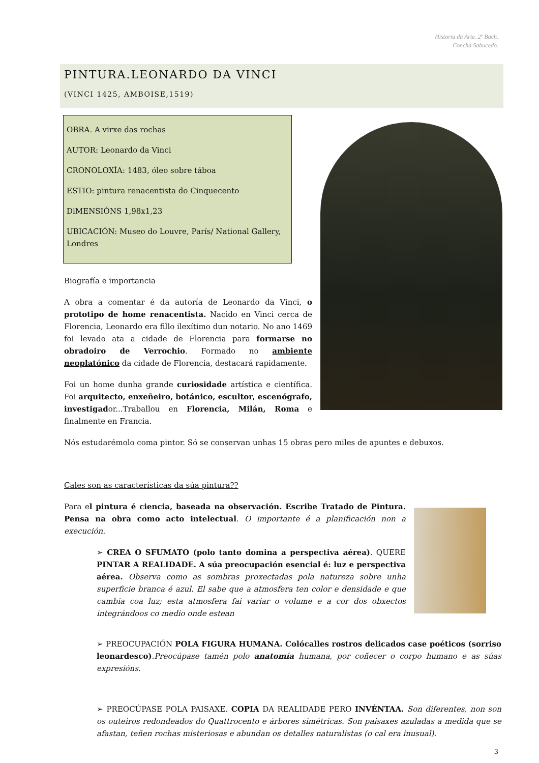Historia da Arte. 2º Bach.
Concha Sabucedo.
PINTURA.LEONARDO DA VINCI
(VINCI 1425, AMBOISE,1519)
OBRA. A virxe das rochas
AUTOR: Leonardo da Vinci
CRONOLOXÍA: 1483, óleo sobre táboa
ESTIO: pintura renacentista do Cinquecento
DiMENSIÓNS 1,98x1,23
UBICACIÓN: Museo do Louvre, París/ National Gallery, Londres
Biografía e importancia
A obra a comentar é da autoría de Leonardo da Vinci, o prototipo de home renacentista. Nacido en Vinci cerca de Florencia, Leonardo era fillo ilexítimo dun notario. No ano 1469 foi levado ata a cidade de Florencia para formarse no obradoiro de Verrochio. Formado no ambiente neoplatónico da cidade de Florencia, destacará rapidamente.
Foi un home dunha grande curiosidade artística e científica. Foi arquitecto, enxeñeiro, botánico, escultor, escenógrafo, investigador...Traballou en Florencia, Milán, Roma e finalmente en Francia.
Nós estudarémolo coma pintor. Só se conservan unhas 15 obras pero miles de apuntes e debuxos.
Cales son as características da súa pintura??
Para el pintura é ciencia, baseada na observación. Escribe Tratado de Pintura. Pensa na obra como acto intelectual. O importante é a planificación non a execución.
➢ CREA O SFUMATO (polo tanto domina a perspectiva aérea). QUERE PINTAR A REALIDADE. A súa preocupación esencial é: luz e perspectiva aérea. Observa como as sombras proxectadas pola natureza sobre unha superficie branca é azul. El sabe que a atmosfera ten color e densidade e que cambia coa luz; esta atmosfera fai variar o volume e a cor dos obxectos integrándoos co medio onde estean
➢ PREOCUPACIÓN POLA FIGURA HUMANA. Colócalles rostros delicados case poéticos (sorriso leonardesco).Preocúpase tamén polo anatomía humana, por coñecer o corpo humano e as súas expresións.
➢ PREOCÚPASE POLA PAISAXE. COPIA DA REALIDADE PERO INVÉNTAA. Son diferentes, non son os outeiros redondeados do Quattrocento e árbores simétricas. Son paisaxes azuladas a medida que se afastan, teñen rochas misteriosas e abundan os detalles naturalistas (o cal era inusual).
3